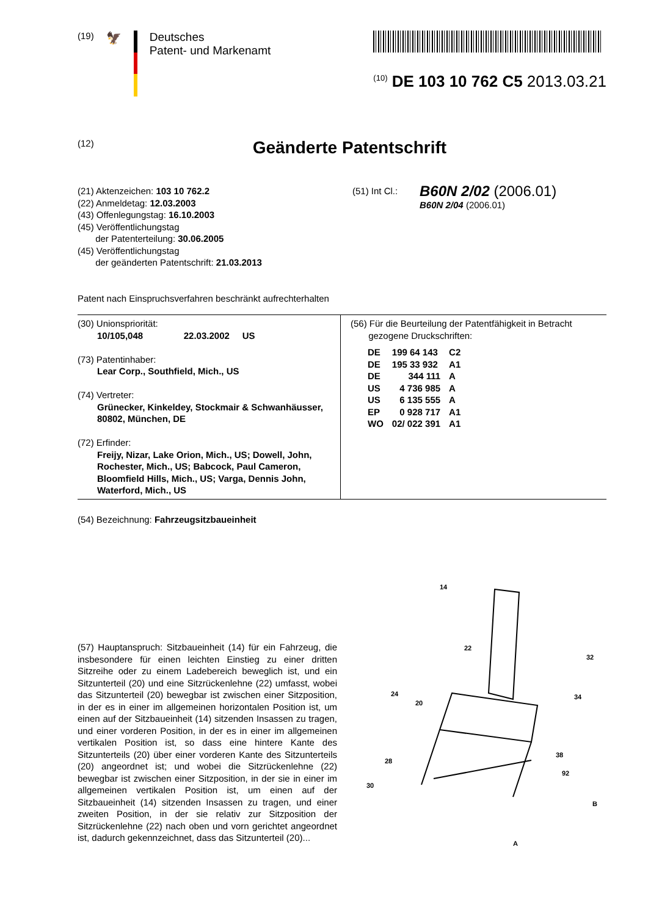(19) 🦅
Deutsches
Patent- und Markenamt
<sup>(10)</sup> DE 103 10 762 C5 2013.03.21
(12) Geänderte Patentschrift
(21) Aktenzeichen: 103 10 762.2
(22) Anmeldetag: 12.03.2003
(43) Offenlegungstag: 16.10.2003
(45) Veröffentlichungstag
der Patenterteilung: 30.06.2005
(45) Veröffentlichungstag
der geänderten Patentschrift: 21.03.2013
Patent nach Einspruchsverfahren beschränkt aufrechterhalten
(51) Int Cl.:
B60N 2/02 (2006.01)
B60N 2/04 (2006.01)
(30) Unionspriorität:
10/105,048 22.03.2002 US
(73) Patentinhaber:
Lear Corp., Southfield, Mich., US
(74) Vertreter:
Grünecker, Kinkeldey, Stockmair & Schwanhäusser, 80802, München, DE
(72) Erfinder:
Freijy, Nizar, Lake Orion, Mich., US; Dowell, John, Rochester, Mich., US; Babcock, Paul Cameron, Bloomfield Hills, Mich., US; Varga, Dennis John, Waterford, Mich., US
(56) Für die Beurteilung der Patentfähigkeit in Betracht
gezogene Druckschriften:
| DE | 199 64 143 | C2 |
| DE | 195 33 932 | A1 |
| DE | 344 111 | A |
| US | 4 736 985 | A |
| US | 6 135 555 | A |
| EP | 0 928 717 | A1 |
| WO | 02/ 022 391 | A1 |
(54) Bezeichnung: Fahrzeugsitzbaueinheit
(57) Hauptanspruch: Sitzbaueinheit (14) für ein Fahrzeug, die insbesondere für einen leichten Einstieg zu einer dritten Sitzreihe oder zu einem Ladebereich beweglich ist, und ein Sitzunterteil (20) und eine Sitzrückenlehne (22) umfasst, wobei das Sitzunterteil (20) bewegbar ist zwischen einer Sitzposition, in der es in einer im allgemeinen horizontalen Position ist, um einen auf der Sitzbaueinheit (14) sitzenden Insassen zu tragen, und einer vorderen Position, in der es in einer im allgemeinen vertikalen Position ist, so dass eine hintere Kante des Sitzunterteils (20) über einer vorderen Kante des Sitzunterteils (20) angeordnet ist; und wobei die Sitzrückenlehne (22) bewegbar ist zwischen einer Sitzposition, in der sie in einer im allgemeinen vertikalen Position ist, um einen auf der Sitzbaueinheit (14) sitzenden Insassen zu tragen, und einer zweiten Position, in der sie relativ zur Sitzposition der Sitzrückenlehne (22) nach oben und vorn gerichtet angeordnet ist, dadurch gekennzeichnet, dass das Sitzunterteil (20)...
14
22
32
34
24
20
38
92
B
28
30
A